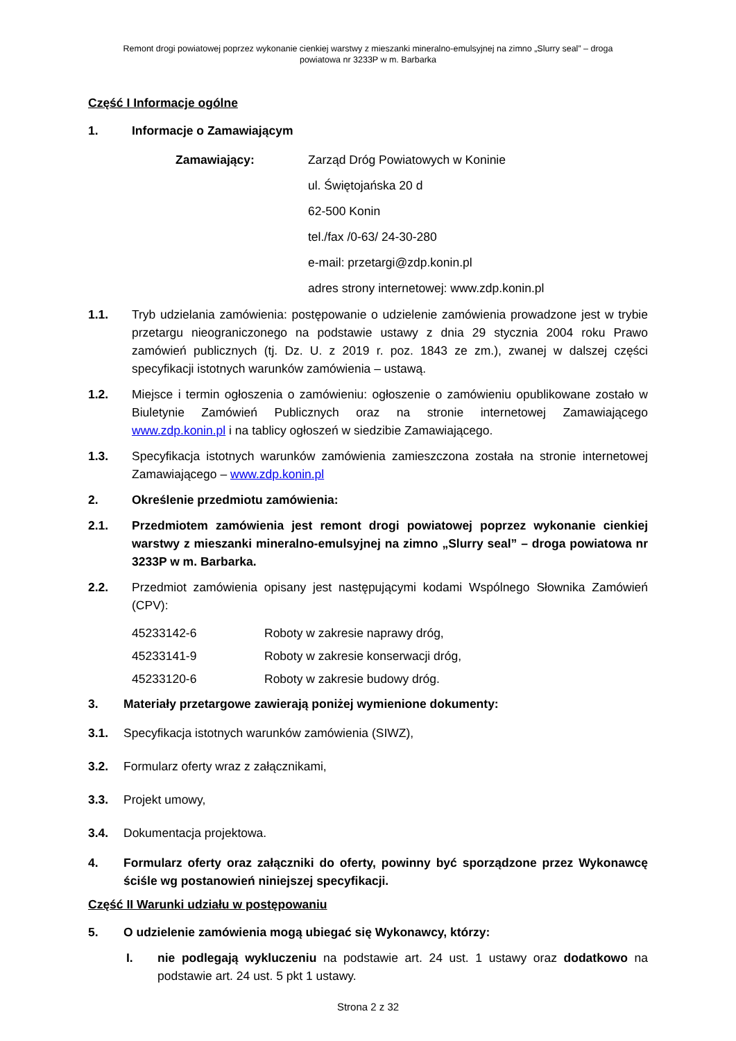Remont drogi powiatowej poprzez wykonanie cienkiej warstwy z mieszanki mineralno-emulsyjnej na zimno „Slurry seal” – droga
powiatowa nr 3233P w m. Barbarka
Część I Informacje ogólne
1. Informacje o Zamawiającym
Zamawiający: Zarząd Dróg Powiatowych w Koninie
ul. Świętojańska 20 d
62-500 Konin
tel./fax /0-63/ 24-30-280
e-mail: przetargi@zdp.konin.pl
adres strony internetowej: www.zdp.konin.pl
1.1. Tryb udzielania zamówienia: postępowanie o udzielenie zamówienia prowadzone jest w trybie przetargu nieograniczonego na podstawie ustawy z dnia 29 stycznia 2004 roku Prawo zamówień publicznych (tj. Dz. U. z 2019 r. poz. 1843 ze zm.), zwanej w dalszej części specyfikacji istotnych warunków zamówienia – ustawą.
1.2. Miejsce i termin ogłoszenia o zamówieniu: ogłoszenie o zamówieniu opublikowane zostało w Biuletynie Zamówień Publicznych oraz na stronie internetowej Zamawiającego www.zdp.konin.pl i na tablicy ogłoszeń w siedzibie Zamawiającego.
1.3. Specyfikacja istotnych warunków zamówienia zamieszczona została na stronie internetowej Zamawiającego – www.zdp.konin.pl
2. Określenie przedmiotu zamówienia:
2.1. Przedmiotem zamówienia jest remont drogi powiatowej poprzez wykonanie cienkiej warstwy z mieszanki mineralno-emulsyjnej na zimno „Slurry seal” – droga powiatowa nr 3233P w m. Barbarka.
2.2. Przedmiot zamówienia opisany jest następującymi kodami Wspólnego Słownika Zamówień (CPV):
45233142-6 Roboty w zakresie naprawy dróg,
45233141-9 Roboty w zakresie konserwacji dróg,
45233120-6 Roboty w zakresie budowy dróg.
3. Materiały przetargowe zawierają poniżej wymienione dokumenty:
3.1. Specyfikacja istotnych warunków zamówienia (SIWZ),
3.2. Formularz oferty wraz z załącznikami,
3.3. Projekt umowy,
3.4. Dokumentacja projektowa.
4. Formularz oferty oraz załączniki do oferty, powinny być sporządzone przez Wykonawcę ściśle wg postanowień niniejszej specyfikacji.
Część II Warunki udziału w postępowaniu
5. O udzielenie zamówienia mogą ubiegać się Wykonawcy, którzy:
I. nie podlegają wykluczeniu na podstawie art. 24 ust. 1 ustawy oraz dodatkowo na podstawie art. 24 ust. 5 pkt 1 ustawy.
Strona 2 z 32